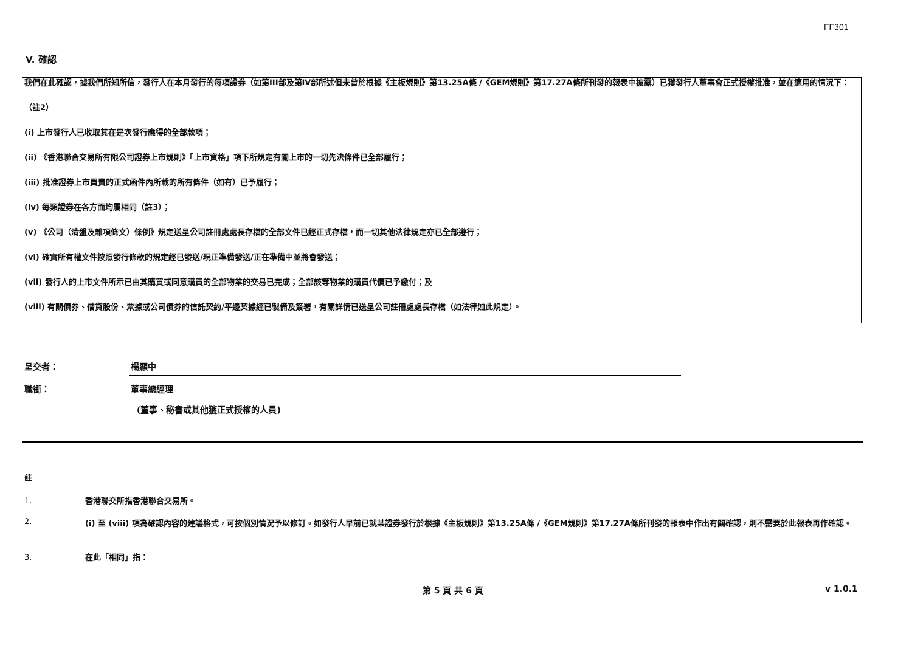FF301
V. 確認
我們在此確認，據我們所知所信，發行人在本月發行的每項證券（如第III部及第IV部所述但未曾於根據《主板規則》第13.25A條 /《GEM規則》第17.27A條所刊發的報表中披露）已獲發行人董事會正式授權批准，並在適用的情況下：
（註2）
(i) 上市發行人已收取其在是次發行應得的全部款項；
(ii) 《香港聯合交易所有限公司證券上市規則》「上市資格」項下所規定有關上市的一切先決條件已全部履行；
(iii) 批准證券上市買賣的正式函件內所載的所有條件（如有）已予履行；
(iv) 每類證券在各方面均屬相同（註3）；
(v) 《公司（清盤及雜項條文）條例》規定送呈公司註冊處處長存檔的全部文件已經正式存檔，而一切其他法律規定亦已全部遵行；
(vi) 確實所有權文件按照發行條款的規定經已發送/現正準備發送/正在準備中並將會發送；
(vii) 發行人的上市文件所示已由其購買或同意購買的全部物業的交易已完成；全部該等物業的購買代價已予繳付；及
(viii) 有關債券、借貸股份、票據或公司債券的信託契約/平邊契據經已製備及簽署，有關詳情已送呈公司註冊處處長存檔（如法律如此規定）。
呈交者： 楊顯中
職銜： 董事總經理
(董事、秘書或其他獲正式授權的人員)
註
1. 香港聯交所指香港聯合交易所。
2. (i) 至 (viii) 項為確認內容的建議格式，可按個別情況予以修訂。如發行人早前已就某證券發行於根據《主板規則》第13.25A條 /《GEM規則》第17.27A條所刊發的報表中作出有關確認，則不需要於此報表再作確認。
3. 在此「相同」指：
第 5 頁 共 6 頁 v 1.0.1